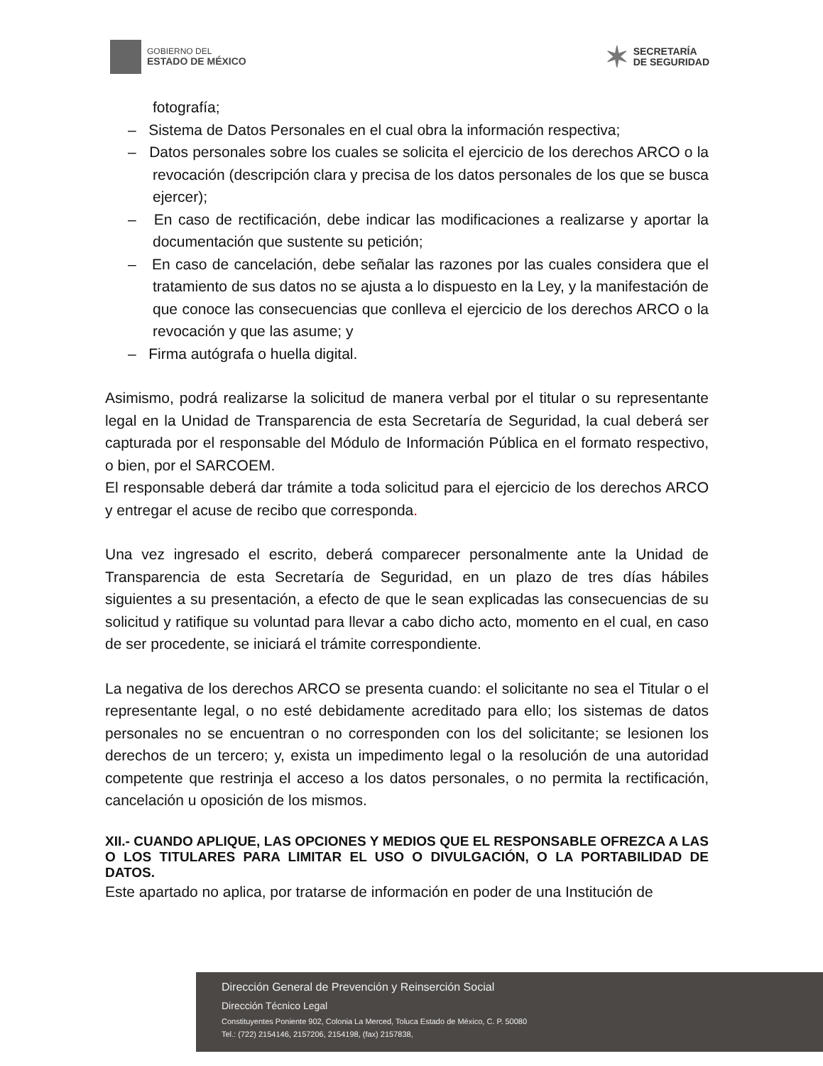GOBIERNO DEL
ESTADO DE MÉXICO
✶ SECRETARÍA
DE SEGURIDAD
fotografía;
– Sistema de Datos Personales en el cual obra la información respectiva;
– Datos personales sobre los cuales se solicita el ejercicio de los derechos ARCO o la revocación (descripción clara y precisa de los datos personales de los que se busca ejercer);
– En caso de rectificación, debe indicar las modificaciones a realizarse y aportar la documentación que sustente su petición;
– En caso de cancelación, debe señalar las razones por las cuales considera que el tratamiento de sus datos no se ajusta a lo dispuesto en la Ley, y la manifestación de que conoce las consecuencias que conlleva el ejercicio de los derechos ARCO o la revocación y que las asume; y
– Firma autógrafa o huella digital.
Asimismo, podrá realizarse la solicitud de manera verbal por el titular o su representante legal en la Unidad de Transparencia de esta Secretaría de Seguridad, la cual deberá ser capturada por el responsable del Módulo de Información Pública en el formato respectivo, o bien, por el SARCOEM.
El responsable deberá dar trámite a toda solicitud para el ejercicio de los derechos ARCO y entregar el acuse de recibo que corresponda.
Una vez ingresado el escrito, deberá comparecer personalmente ante la Unidad de Transparencia de esta Secretaría de Seguridad, en un plazo de tres días hábiles siguientes a su presentación, a efecto de que le sean explicadas las consecuencias de su solicitud y ratifique su voluntad para llevar a cabo dicho acto, momento en el cual, en caso de ser procedente, se iniciará el trámite correspondiente.
La negativa de los derechos ARCO se presenta cuando: el solicitante no sea el Titular o el representante legal, o no esté debidamente acreditado para ello; los sistemas de datos personales no se encuentran o no corresponden con los del solicitante; se lesionen los derechos de un tercero; y, exista un impedimento legal o la resolución de una autoridad competente que restrinja el acceso a los datos personales, o no permita la rectificación, cancelación u oposición de los mismos.
XII.- CUANDO APLIQUE, LAS OPCIONES Y MEDIOS QUE EL RESPONSABLE OFREZCA A LAS O LOS TITULARES PARA LIMITAR EL USO O DIVULGACIÓN, O LA PORTABILIDAD DE DATOS.
Este apartado no aplica, por tratarse de información en poder de una Institución de
Dirección General de Prevención y Reinserción Social
Dirección Técnico Legal
Constituyentes Poniente 902, Colonia La Merced, Toluca Estado de México, C. P. 50080
Tel.: (722) 2154146, 2157206, 2154198, (fax) 2157838,